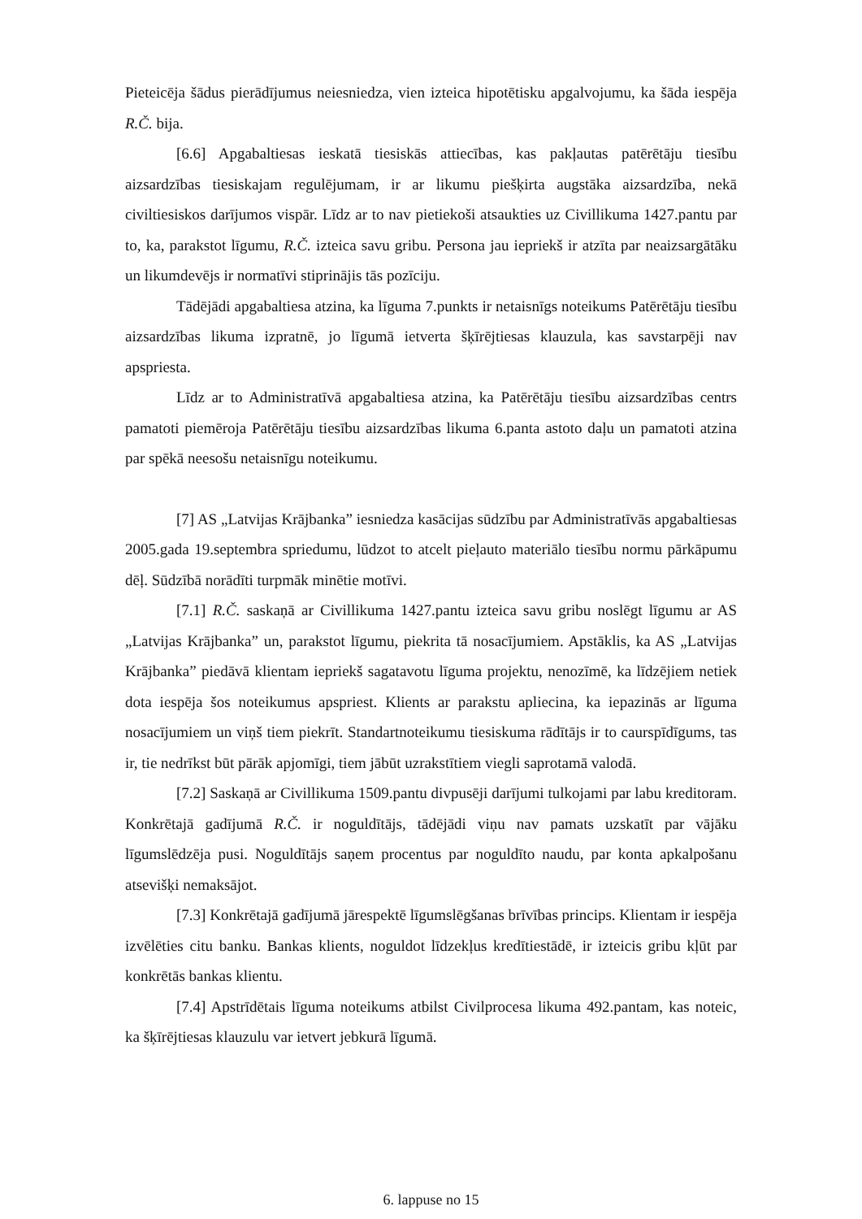Pieteicēja šādus pierādījumus neiesniedza, vien izteica hipotētisku apgalvojumu, ka šāda iespēja R.Č. bija.
[6.6] Apgabaltiesas ieskatā tiesiskās attiecības, kas pakļautas patērētāju tiesību aizsardzības tiesiskajam regulējumam, ir ar likumu piešķirta augstāka aizsardzība, nekā civiltiesiskos darījumos vispār. Līdz ar to nav pietiekoši atsaukties uz Civillikuma 1427.pantu par to, ka, parakstot līgumu, R.Č. izteica savu gribu. Persona jau iepriekš ir atzīta par neaizsargātāku un likumdevējs ir normatīvi stiprinājis tās pozīciju.
Tādējādi apgabaltiesa atzina, ka līguma 7.punkts ir netaisnīgs noteikums Patērētāju tiesību aizsardzības likuma izpratnē, jo līgumā ietverta šķīrējtiesas klauzula, kas savstarpēji nav apspriesta.
Līdz ar to Administratīvā apgabaltiesa atzina, ka Patērētāju tiesību aizsardzības centrs pamatoti piemēroja Patērētāju tiesību aizsardzības likuma 6.panta astoto daļu un pamatoti atzina par spēkā neesošu netaisnīgu noteikumu.
[7] AS „Latvijas Krājbanka” iesniedza kasācijas sūdzību par Administratīvās apgabaltiesas 2005.gada 19.septembra spriedumu, lūdzot to atcelt pieļauto materiālo tiesību normu pārkāpumu dēļ. Sūdzībā norādīti turpmāk minētie motīvi.
[7.1] R.Č. saskaņā ar Civillikuma 1427.pantu izteica savu gribu noslēgt līgumu ar AS „Latvijas Krājbanka” un, parakstot līgumu, piekrita tā nosacījumiem. Apstāklis, ka AS „Latvijas Krājbanka” piedāvā klientam iepriekš sagatavotu līguma projektu, nenozīmē, ka līdzējiem netiek dota iespēja šos noteikumus apspriest. Klients ar parakstu apliecina, ka iepazinās ar līguma nosacījumiem un viņš tiem piekrīt. Standartnoteikumu tiesiskuma rādītājs ir to caurspīdīgums, tas ir, tie nedrīkst būt pārāk apjomīgi, tiem jābūt uzrakstītiem viegli saprotamā valodā.
[7.2] Saskaņā ar Civillikuma 1509.pantu divpusēji darījumi tulkojami par labu kreditoram. Konkrētajā gadījumā R.Č. ir noguldītājs, tādējādi viņu nav pamats uzskatīt par vājāku līgumslēdzēja pusi. Noguldītājs saņem procentus par noguldīto naudu, par konta apkalpošanu atsevišķi nemaksājot.
[7.3] Konkrētajā gadījumā jārespektē līgumslēgšanas brīvības princips. Klientam ir iespēja izvēlēties citu banku. Bankas klients, noguldot līdzekļus kredītiestādē, ir izteicis gribu kļūt par konkrētās bankas klientu.
[7.4] Apstrīdētais līguma noteikums atbilst Civilprocesa likuma 492.pantam, kas noteic, ka šķīrējtiesas klauzulu var ietvert jebkurā līgumā.
6. lappuse no 15